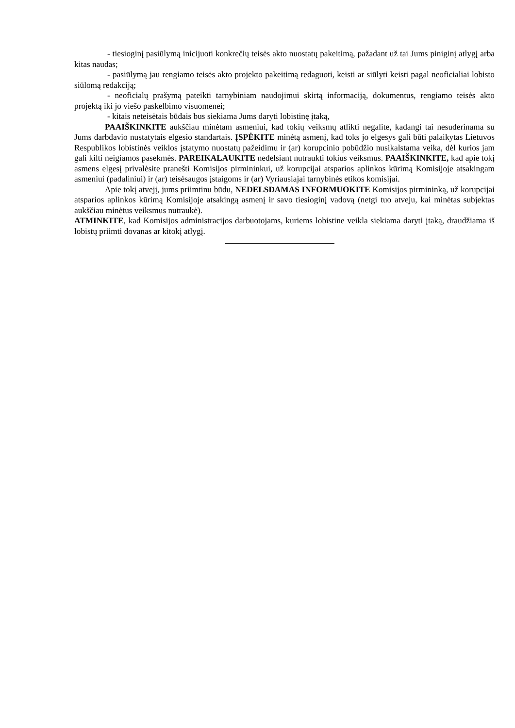- tiesioginį pasiūlymą inicijuoti konkrečių teisės akto nuostatų pakeitimą, pažadant už tai Jums piniginį atlygį arba kitas naudas;
- pasiūlymą jau rengiamo teisės akto projekto pakeitimą redaguoti, keisti ar siūlyti keisti pagal neoficialiai lobisto siūlomą redakciją;
- neoficialų prašymą pateikti tarnybiniam naudojimui skirtą informaciją, dokumentus, rengiamo teisės akto projektą iki jo viešo paskelbimo visuomenei;
- kitais neteisėtais būdais bus siekiama Jums daryti lobistinę įtaką,
PAAIŠKINKITE aukščiau minėtam asmeniui, kad tokių veiksmų atlikti negalite, kadangi tai nesuderinama su Jums darbdavio nustatytais elgesio standartais. ĮSPĖKITE minėtą asmenį, kad toks jo elgesys gali būti palaikytas Lietuvos Respublikos lobistinės veiklos įstatymo nuostatų pažeidimu ir (ar) korupcinio pobūdžio nusikalstama veika, dėl kurios jam gali kilti neigiamos pasekmės. PAREIKALAUKITE nedelsiant nutraukti tokius veiksmus. PAAIŠKINKITE, kad apie tokį asmens elgesį privalėsite pranešti Komisijos pirmininkui, už korupcijai atsparios aplinkos kūrimą Komisijoje atsakingam asmeniui (padaliniui) ir (ar) teisėsaugos įstaigoms ir (ar) Vyriausiajai tarnybinės etikos komisijai.
Apie tokį atvejį, jums priimtinu būdu, NEDELSDAMAS INFORMUOKITE Komisijos pirmininką, už korupcijai atsparios aplinkos kūrimą Komisijoje atsakingą asmenį ir savo tiesioginį vadovą (netgi tuo atveju, kai minėtas subjektas aukščiau minėtus veiksmus nutraukė).
ATMINKITE, kad Komisijos administracijos darbuotojams, kuriems lobistine veikla siekiama daryti įtaką, draudžiama iš lobistų priimti dovanas ar kitokį atlygį.